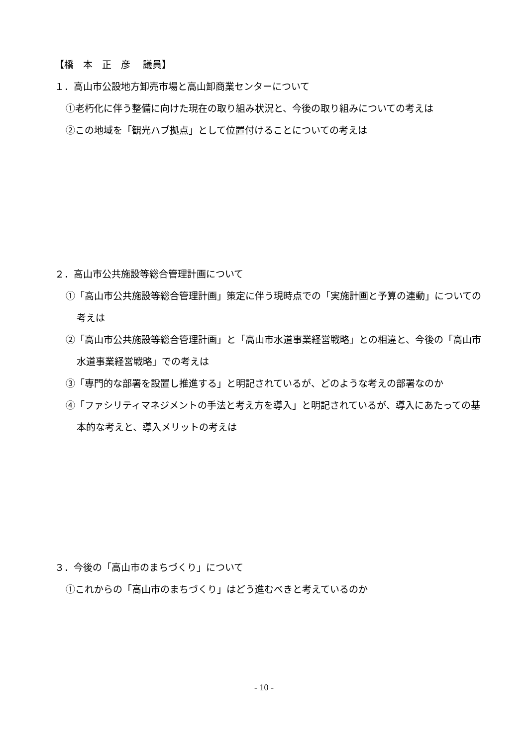【橋　本　正　彦　 議員】
１．高山市公設地方卸売市場と高山卸商業センターについて
①老朽化に伴う整備に向けた現在の取り組み状況と、今後の取り組みについての考えは
②この地域を「観光ハブ拠点」として位置付けることについての考えは
２．高山市公共施設等総合管理計画について
①「高山市公共施設等総合管理計画」策定に伴う現時点での「実施計画と予算の連動」についての考えは
②「高山市公共施設等総合管理計画」と「高山市水道事業経営戦略」との相違と、今後の「高山市水道事業経営戦略」での考えは
③「専門的な部署を設置し推進する」と明記されているが、どのような考えの部署なのか
④「ファシリティマネジメントの手法と考え方を導入」と明記されているが、導入にあたっての基本的な考えと、導入メリットの考えは
３．今後の「高山市のまちづくり」について
①これからの「高山市のまちづくり」はどう進むべきと考えているのか
- 10 -